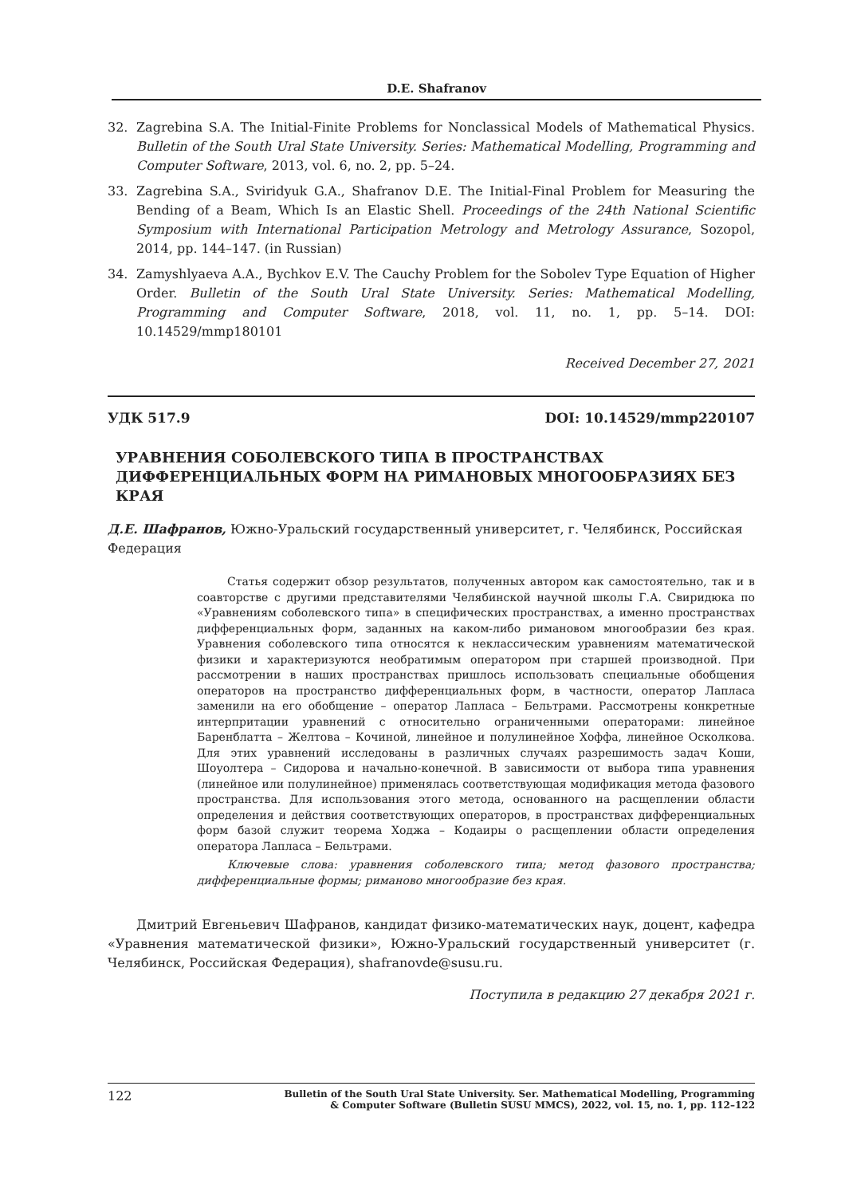D.E. Shafranov
32. Zagrebina S.A. The Initial-Finite Problems for Nonclassical Models of Mathematical Physics. Bulletin of the South Ural State University. Series: Mathematical Modelling, Programming and Computer Software, 2013, vol. 6, no. 2, pp. 5–24.
33. Zagrebina S.A., Sviridyuk G.A., Shafranov D.E. The Initial-Final Problem for Measuring the Bending of a Beam, Which Is an Elastic Shell. Proceedings of the 24th National Scientific Symposium with International Participation Metrology and Metrology Assurance, Sozopol, 2014, pp. 144–147. (in Russian)
34. Zamyshlyaeva A.A., Bychkov E.V. The Cauchy Problem for the Sobolev Type Equation of Higher Order. Bulletin of the South Ural State University. Series: Mathematical Modelling, Programming and Computer Software, 2018, vol. 11, no. 1, pp. 5–14. DOI: 10.14529/mmp180101
Received December 27, 2021
УДК 517.9 DOI: 10.14529/mmp220107
УРАВНЕНИЯ СОБОЛЕВСКОГО ТИПА В ПРОСТРАНСТВАХ ДИФФЕРЕНЦИАЛЬНЫХ ФОРМ НА РИМАНОВЫХ МНОГООБРАЗИЯХ БЕЗ КРАЯ
Д.Е. Шафранов, Южно-Уральский государственный университет, г. Челябинск, Российская Федерация
Статья содержит обзор результатов, полученных автором как самостоятельно, так и в соавторстве с другими представителями Челябинской научной школы Г.А. Свиридюка по «Уравнениям соболевского типа» в специфических пространствах, а именно пространствах дифференциальных форм, заданных на каком-либо римановом многообразии без края. Уравнения соболевского типа относятся к неклассическим уравнениям математической физики и характеризуются необратимым оператором при старшей производной. При рассмотрении в наших пространствах пришлось использовать специальные обобщения операторов на пространство дифференциальных форм, в частности, оператор Лапласа заменили на его обобщение – оператор Лапласа – Бельтрами. Рассмотрены конкретные интерпритации уравнений с относительно ограниченными операторами: линейное Баренблатта – Желтова – Кочиной, линейное и полулинейное Хоффа, линейное Осколкова. Для этих уравнений исследованы в различных случаях разрешимость задач Коши, Шоуолтера – Сидорова и начально-конечной. В зависимости от выбора типа уравнения (линейное или полулинейное) применялась соответствующая модификация метода фазового пространства. Для использования этого метода, основанного на расщеплении области определения и действия соответствующих операторов, в пространствах дифференциальных форм базой служит теорема Ходжа – Кодаиры о расщеплении области определения оператора Лапласа – Бельтрами.
Ключевые слова: уравнения соболевского типа; метод фазового пространства; дифференциальные формы; риманово многообразие без края.
Дмитрий Евгеньевич Шафранов, кандидат физико-математических наук, доцент, кафедра «Уравнения математической физики», Южно-Уральский государственный университет (г. Челябинск, Российская Федерация), shafranovde@susu.ru.
Поступила в редакцию 27 декабря 2021 г.
122 Bulletin of the South Ural State University. Ser. Mathematical Modelling, Programming
& Computer Software (Bulletin SUSU MMCS), 2022, vol. 15, no. 1, pp. 112–122